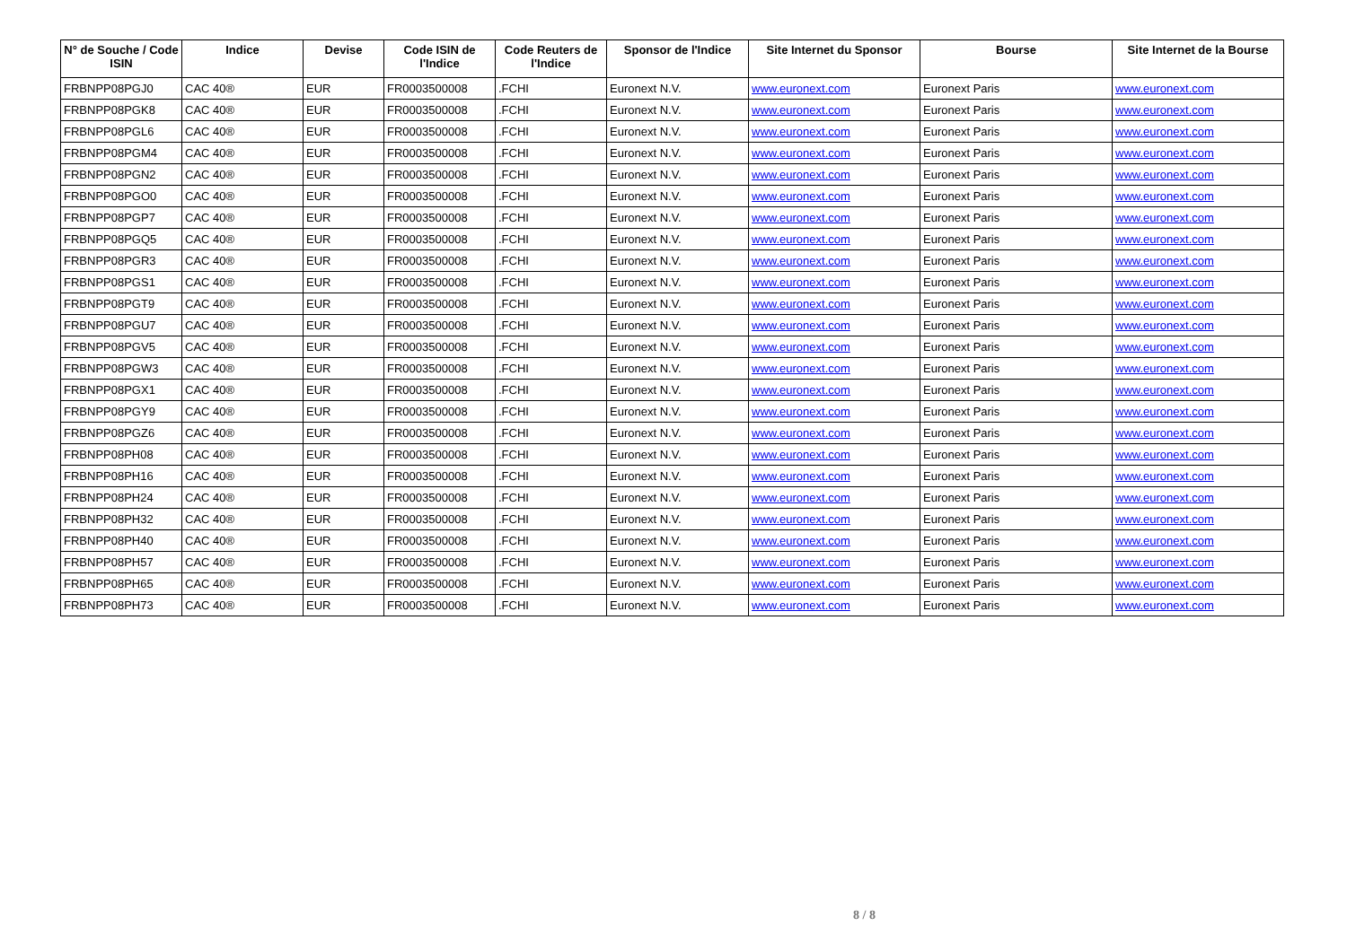| N° de Souche / Code ISIN | Indice | Devise | Code ISIN de l'Indice | Code Reuters de l'Indice | Sponsor de l'Indice | Site Internet du Sponsor | Bourse | Site Internet de la Bourse |
| --- | --- | --- | --- | --- | --- | --- | --- | --- |
| FRBNPP08PGJ0 | CAC 40® | EUR | FR0003500008 | .FCHI | Euronext N.V. | www.euronext.com | Euronext Paris | www.euronext.com |
| FRBNPP08PGK8 | CAC 40® | EUR | FR0003500008 | .FCHI | Euronext N.V. | www.euronext.com | Euronext Paris | www.euronext.com |
| FRBNPP08PGL6 | CAC 40® | EUR | FR0003500008 | .FCHI | Euronext N.V. | www.euronext.com | Euronext Paris | www.euronext.com |
| FRBNPP08PGM4 | CAC 40® | EUR | FR0003500008 | .FCHI | Euronext N.V. | www.euronext.com | Euronext Paris | www.euronext.com |
| FRBNPP08PGN2 | CAC 40® | EUR | FR0003500008 | .FCHI | Euronext N.V. | www.euronext.com | Euronext Paris | www.euronext.com |
| FRBNPP08PGO0 | CAC 40® | EUR | FR0003500008 | .FCHI | Euronext N.V. | www.euronext.com | Euronext Paris | www.euronext.com |
| FRBNPP08PGP7 | CAC 40® | EUR | FR0003500008 | .FCHI | Euronext N.V. | www.euronext.com | Euronext Paris | www.euronext.com |
| FRBNPP08PGQ5 | CAC 40® | EUR | FR0003500008 | .FCHI | Euronext N.V. | www.euronext.com | Euronext Paris | www.euronext.com |
| FRBNPP08PGR3 | CAC 40® | EUR | FR0003500008 | .FCHI | Euronext N.V. | www.euronext.com | Euronext Paris | www.euronext.com |
| FRBNPP08PGS1 | CAC 40® | EUR | FR0003500008 | .FCHI | Euronext N.V. | www.euronext.com | Euronext Paris | www.euronext.com |
| FRBNPP08PGT9 | CAC 40® | EUR | FR0003500008 | .FCHI | Euronext N.V. | www.euronext.com | Euronext Paris | www.euronext.com |
| FRBNPP08PGU7 | CAC 40® | EUR | FR0003500008 | .FCHI | Euronext N.V. | www.euronext.com | Euronext Paris | www.euronext.com |
| FRBNPP08PGV5 | CAC 40® | EUR | FR0003500008 | .FCHI | Euronext N.V. | www.euronext.com | Euronext Paris | www.euronext.com |
| FRBNPP08PGW3 | CAC 40® | EUR | FR0003500008 | .FCHI | Euronext N.V. | www.euronext.com | Euronext Paris | www.euronext.com |
| FRBNPP08PGX1 | CAC 40® | EUR | FR0003500008 | .FCHI | Euronext N.V. | www.euronext.com | Euronext Paris | www.euronext.com |
| FRBNPP08PGY9 | CAC 40® | EUR | FR0003500008 | .FCHI | Euronext N.V. | www.euronext.com | Euronext Paris | www.euronext.com |
| FRBNPP08PGZ6 | CAC 40® | EUR | FR0003500008 | .FCHI | Euronext N.V. | www.euronext.com | Euronext Paris | www.euronext.com |
| FRBNPP08PH08 | CAC 40® | EUR | FR0003500008 | .FCHI | Euronext N.V. | www.euronext.com | Euronext Paris | www.euronext.com |
| FRBNPP08PH16 | CAC 40® | EUR | FR0003500008 | .FCHI | Euronext N.V. | www.euronext.com | Euronext Paris | www.euronext.com |
| FRBNPP08PH24 | CAC 40® | EUR | FR0003500008 | .FCHI | Euronext N.V. | www.euronext.com | Euronext Paris | www.euronext.com |
| FRBNPP08PH32 | CAC 40® | EUR | FR0003500008 | .FCHI | Euronext N.V. | www.euronext.com | Euronext Paris | www.euronext.com |
| FRBNPP08PH40 | CAC 40® | EUR | FR0003500008 | .FCHI | Euronext N.V. | www.euronext.com | Euronext Paris | www.euronext.com |
| FRBNPP08PH57 | CAC 40® | EUR | FR0003500008 | .FCHI | Euronext N.V. | www.euronext.com | Euronext Paris | www.euronext.com |
| FRBNPP08PH65 | CAC 40® | EUR | FR0003500008 | .FCHI | Euronext N.V. | www.euronext.com | Euronext Paris | www.euronext.com |
| FRBNPP08PH73 | CAC 40® | EUR | FR0003500008 | .FCHI | Euronext N.V. | www.euronext.com | Euronext Paris | www.euronext.com |
8 / 8